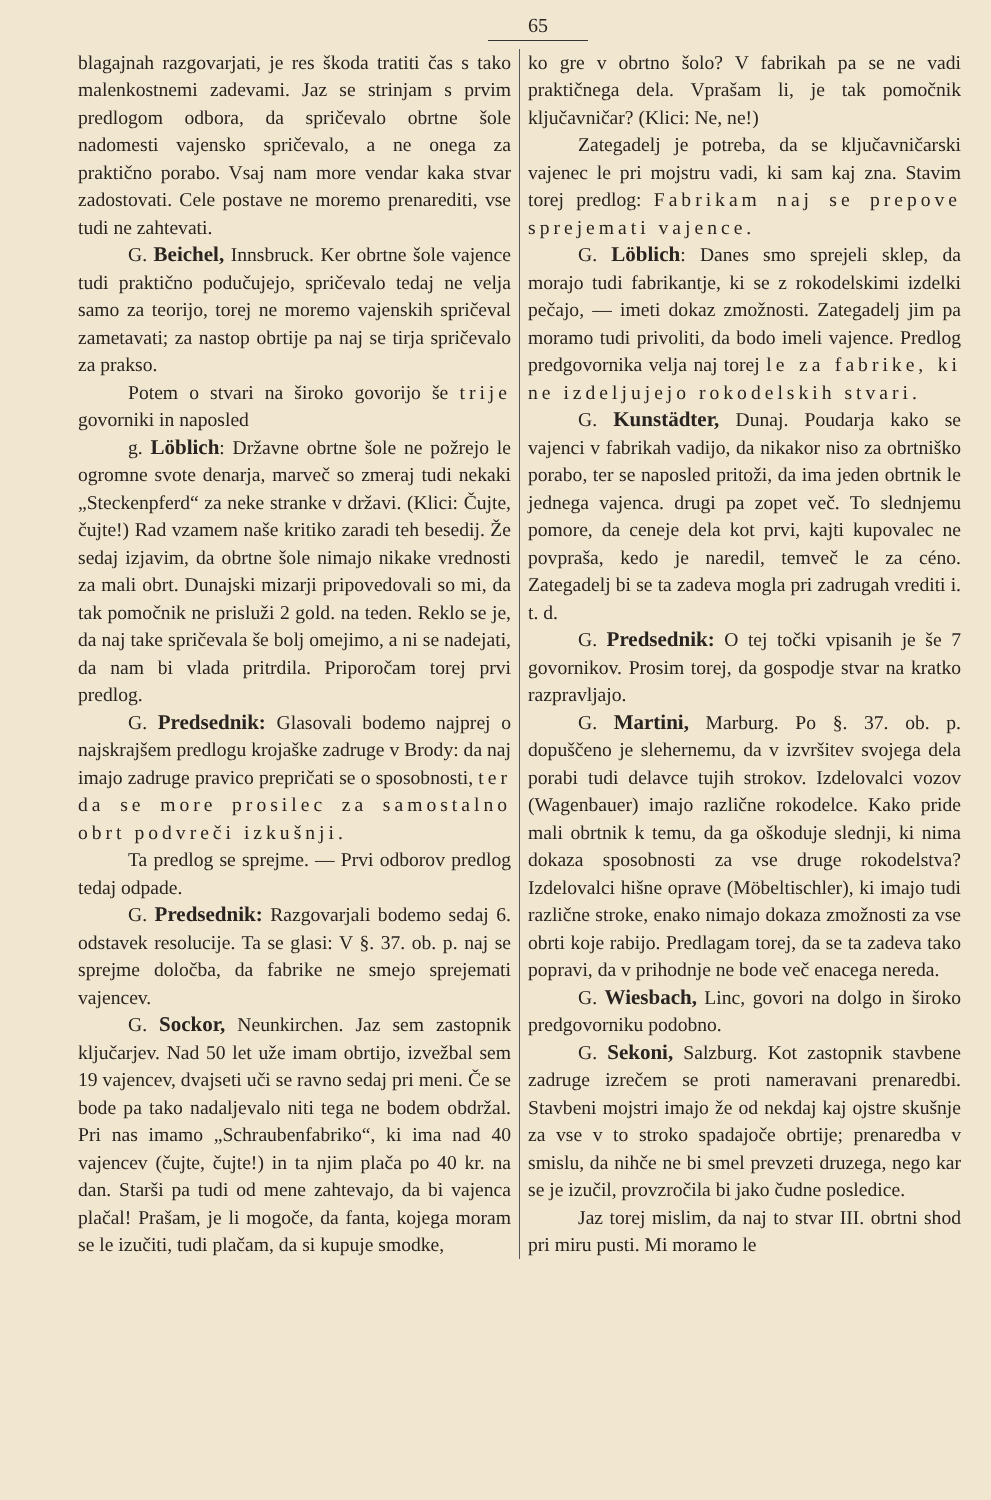65
blagajnah razgovarjati, je res škoda tratiti čas s tako malenkostnemi zadevami. Jaz se strinjam s prvim predlogom odbora, da spričevalo obrtne šole nadomesti vajensko spričevalo, a ne onega za praktično porabo. Vsaj nam more vendar kaka stvar zadostovati. Cele postave ne moremo prenarediti, vse tudi ne zahtevati.
G. Beichel, Innsbruck. Ker obrtne šole vajence tudi praktično podučujejo, spričevalo tedaj ne velja samo za teorijo, torej ne moremo vajenskih spričeval zametavati; za nastop obrtije pa naj se tirja spričevalo za prakso.
Potem o stvari na široko govorijo še trije govorniki in naposled
g. Löblich: Državne obrtne šole ne požrejo le ogromne svote denarja, marveč so zmeraj tudi nekaki „Steckenpferd“ za neke stranke v državi. (Klici: Čujte, čujte!) Rad vzamem naše kritiko zaradi teh besedij. Že sedaj izjavim, da obrtne šole nimajo nikake vrednosti za mali obrt. Dunajski mizarji pripovedovali so mi, da tak pomočnik ne prisluži 2 gold. na teden. Reklo se je, da naj take spričevala še bolj omejimo, a ni se nadejati, da nam bi vlada pritrdila. Priporočam torej prvi predlog.
G. Predsednik: Glasovali bodemo najprej o najskrajšem predlogu krojaške zadruge v Brody: da naj imajo zadruge pravico prepričati se o sposobnosti, ter da se more prosilec za samostalno obrt podvreči izkušnji.
Ta predlog se sprejme. — Prvi odborov predlog tedaj odpade.
G. Predsednik: Razgovarjali bodemo sedaj 6. odstavek resolucije. Ta se glasi: V §. 37. ob. p. naj se sprejme določba, da fabrike ne smejo sprejemati vajencev.
G. Sockor, Neunkirchen. Jaz sem zastopnik ključarjev. Nad 50 let uže imam obrtijo, izvežbal sem 19 vajencev, dvajseti uči se ravno sedaj pri meni. Če se bode pa tako nadaljevalo niti tega ne bodem obdržal. Pri nas imamo „Schraubenfabriko“, ki ima nad 40 vajencev (čujte, čujte!) in ta njim plača po 40 kr. na dan. Starši pa tudi od mene zahtevajo, da bi vajenca plačal! Prašam, je li mogoče, da fanta, kojega moram se le izučiti, tudi plačam, da si kupuje smodke,
ko gre v obrtno šolo? V fabrikah pa se ne vadi praktičnega dela. Vprašam li, je tak pomočnik ključavničar? (Klici: Ne, ne!)
Zategadelj je potreba, da se ključavničarski vajenec le pri mojstru vadi, ki sam kaj zna. Stavim torej predlog: Fabrikam naj se prepove sprejemati vajence.
G. Löblich: Danes smo sprejeli sklep, da morajo tudi fabrikantje, ki se z rokodelskimi izdelki pečajo, — imeti dokaz zmožnosti. Zategadelj jim pa moramo tudi privoliti, da bodo imeli vajence. Predlog predgovornika velja naj torej le za fabrike, ki ne izdeljujejo rokodelskih stvari.
G. Kunstädter, Dunaj. Poudarja kako se vajenci v fabrikah vadijo, da nikakor niso za obrtniško porabo, ter se naposled pritoži, da ima jeden obrtnik le jednega vajenca. drugi pa zopet več. To slednjemu pomore, da ceneje dela kot prvi, kajti kupovalec ne povpraša, kedo je naredil, temveč le za céno. Zategadelj bi se ta zadeva mogla pri zadrugah vrediti i. t. d.
G. Predsednik: O tej točki vpisanih je še 7 govornikov. Prosim torej, da gospodje stvar na kratko razpravljajo.
G. Martini, Marburg. Po §. 37. ob. p. dopuščeno je slehernemu, da v izvršitev svojega dela porabi tudi delavce tujih strokov. Izdelovalci vozov (Wagenbauer) imajo različne rokodelce. Kako pride mali obrtnik k temu, da ga oškoduje slednji, ki nima dokaza sposobnosti za vse druge rokodelstva? Izdelovalci hišne oprave (Möbeltischler), ki imajo tudi različne stroke, enako nimajo dokaza zmožnosti za vse obrti koje rabijo. Predlagam torej, da se ta zadeva tako popravi, da v prihodnje ne bode več enacega nereda.
G. Wiesbach, Linc, govori na dolgo in široko predgovorniku podobno.
G. Sekoni, Salzburg. Kot zastopnik stavbene zadruge izrečem se proti nameravani prenaredbi. Stavbeni mojstri imajo že od nekdaj kaj ojstre skušnje za vse v to stroko spadajoče obrtije; prenaredba v smislu, da nihče ne bi smel prevzeti druzega, nego kar se je izučil, provzročila bi jako čudne posledice.
Jaz torej mislim, da naj to stvar III. obrtni shod pri miru pusti. Mi moramo le